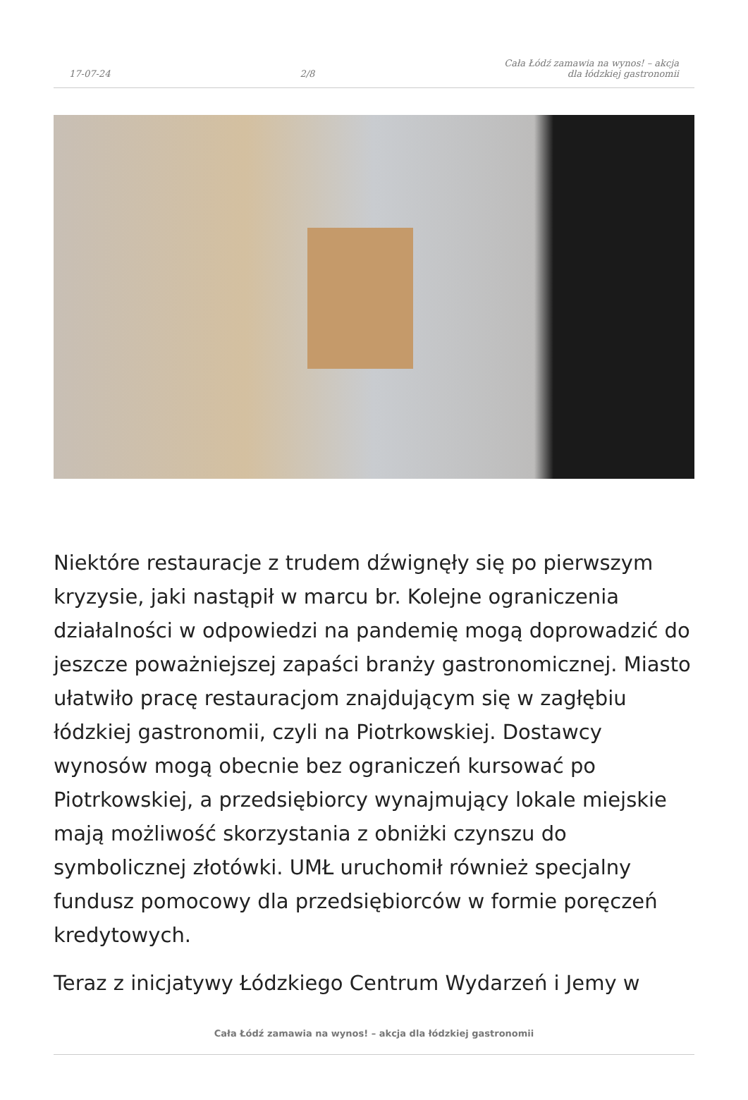17-07-24 2/8 Cała Łódź zamawia na wynos! – akcja
dla łódzkiej gastronomii
Niektóre restauracje z trudem dźwignęły się po pierwszym kryzysie, jaki nastąpił w marcu br. Kolejne ograniczenia działalności w odpowiedzi na pandemię mogą doprowadzić do jeszcze poważniejszej zapaści branży gastronomicznej. Miasto ułatwiło pracę restauracjom znajdującym się w zagłębiu łódzkiej gastronomii, czyli na Piotrkowskiej. Dostawcy wynosów mogą obecnie bez ograniczeń kursować po Piotrkowskiej, a przedsiębiorcy wynajmujący lokale miejskie mają możliwość skorzystania z obniżki czynszu do symbolicznej złotówki. UMŁ uruchomił również specjalny fundusz pomocowy dla przedsiębiorców w formie poręczeń kredytowych.
Teraz z inicjatywy Łódzkiego Centrum Wydarzeń i Jemy w
Cała Łódź zamawia na wynos! – akcja dla łódzkiej gastronomii